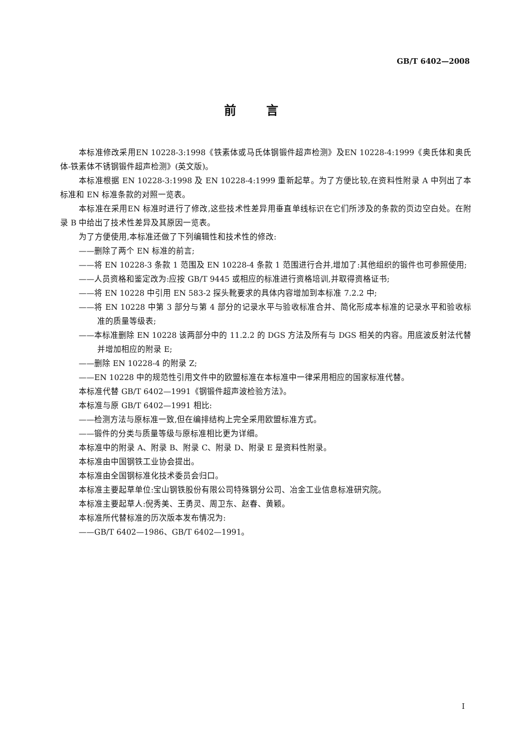GB/T 6402—2008
前言
本标准修改采用EN 10228-3:1998《铁素体或马氏体钢锻件超声检测》及EN 10228-4:1999《奥氏体和奥氏体-铁素体不锈钢锻件超声检测》(英文版)。
本标准根据 EN 10228-3:1998 及 EN 10228-4:1999 重新起草。为了方便比较,在资料性附录 A 中列出了本标准和 EN 标准条款的对照一览表。
本标准在采用EN 标准时进行了修改,这些技术性差异用垂直单线标识在它们所涉及的条款的页边空白处。在附录 B 中给出了技术性差异及其原因一览表。
为了方便使用,本标准还做了下列编辑性和技术性的修改:
——删除了两个 EN 标准的前言;
——将 EN 10228-3 条款 1 范围及 EN 10228-4 条款 1 范围进行合并,增加了:其他组织的锻件也可参照使用;
——人员资格和鉴定改为:应按 GB/T 9445 或相应的标准进行资格培训,并取得资格证书;
——将 EN 10228 中引用 EN 583-2 探头靴要求的具体内容增加到本标准 7.2.2 中;
——将 EN 10228 中第 3 部分与第 4 部分的记录水平与验收标准合并、简化形成本标准的记录水平和验收标准的质量等级表;
——本标准删除 EN 10228 该两部分中的 11.2.2 的 DGS 方法及所有与 DGS 相关的内容。用底波反射法代替并增加相应的附录 E;
——删除 EN 10228-4 的附录 Z;
——EN 10228 中的规范性引用文件中的欧盟标准在本标准中一律采用相应的国家标准代替。
本标准代替 GB/T 6402—1991《钢锻件超声波检验方法》。
本标准与原 GB/T 6402—1991 相比:
——检测方法与原标准一致,但在编排结构上完全采用欧盟标准方式。
——锻件的分类与质量等级与原标准相比更为详细。
本标准中的附录 A、附录 B、附录 C、附录 D、附录 E 是资料性附录。
本标准由中国钢铁工业协会提出。
本标准由全国钢标准化技术委员会归口。
本标准主要起草单位:宝山钢铁股份有限公司特殊钢分公司、冶金工业信息标准研究院。
本标准主要起草人:倪秀美、王勇灵、周卫东、赵春、黄颖。
本标准所代替标准的历次版本发布情况为:
——GB/T 6402—1986、GB/T 6402—1991。
I